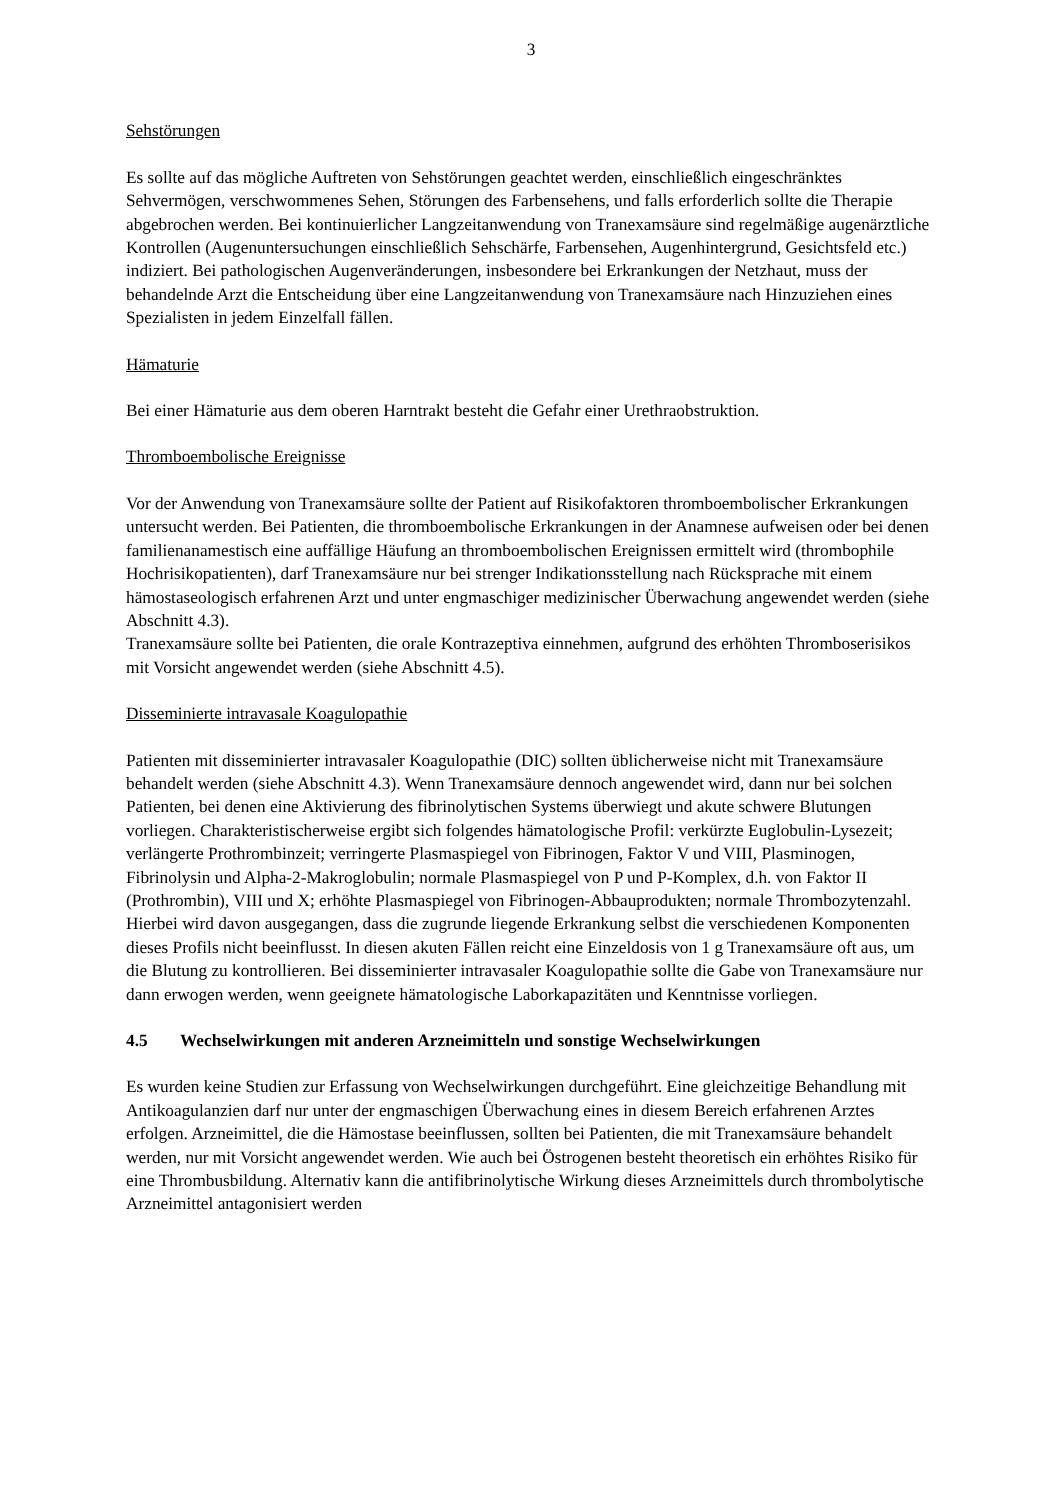3
Sehstörungen
Es sollte auf das mögliche Auftreten von Sehstörungen geachtet werden, einschließlich eingeschränktes Sehvermögen, verschwommenes Sehen, Störungen des Farbensehens, und falls erforderlich sollte die Therapie abgebrochen werden. Bei kontinuierlicher Langzeitanwendung von Tranexamsäure sind regelmäßige augenärztliche Kontrollen (Augenuntersuchungen einschließlich Sehschärfe, Farbensehen, Augenhintergrund, Gesichtsfeld etc.) indiziert. Bei pathologischen Augenveränderungen, insbesondere bei Erkrankungen der Netzhaut, muss der behandelnde Arzt die Entscheidung über eine Langzeitanwendung von Tranexamsäure nach Hinzuziehen eines Spezialisten in jedem Einzelfall fällen.
Hämaturie
Bei einer Hämaturie aus dem oberen Harntrakt besteht die Gefahr einer Urethraobstruktion.
Thromboembolische Ereignisse
Vor der Anwendung von Tranexamsäure sollte der Patient auf Risikofaktoren thromboembolischer Erkrankungen untersucht werden. Bei Patienten, die thromboembolische Erkrankungen in der Anamnese aufweisen oder bei denen familienanamestisch eine auffällige Häufung an thromboembolischen Ereignissen ermittelt wird (thrombophile Hochrisikopatienten), darf Tranexamsäure nur bei strenger Indikationsstellung nach Rücksprache mit einem hämostaseologisch erfahrenen Arzt und unter engmaschiger medizinischer Überwachung angewendet werden (siehe Abschnitt 4.3).
Tranexamsäure sollte bei Patienten, die orale Kontrazeptiva einnehmen, aufgrund des erhöhten Thromboserisikos mit Vorsicht angewendet werden (siehe Abschnitt 4.5).
Disseminierte intravasale Koagulopathie
Patienten mit disseminierter intravasaler Koagulopathie (DIC) sollten üblicherweise nicht mit Tranexamsäure behandelt werden (siehe Abschnitt 4.3). Wenn Tranexamsäure dennoch angewendet wird, dann nur bei solchen Patienten, bei denen eine Aktivierung des fibrinolytischen Systems überwiegt und akute schwere Blutungen vorliegen. Charakteristischerweise ergibt sich folgendes hämatologische Profil: verkürzte Euglobulin-Lysezeit; verlängerte Prothrombinzeit; verringerte Plasmaspiegel von Fibrinogen, Faktor V und VIII, Plasminogen, Fibrinolysin und Alpha-2-Makroglobulin; normale Plasmaspiegel von P und P-Komplex, d.h. von Faktor II (Prothrombin), VIII und X; erhöhte Plasmaspiegel von Fibrinogen-Abbauprodukten; normale Thrombozytenzahl. Hierbei wird davon ausgegangen, dass die zugrunde liegende Erkrankung selbst die verschiedenen Komponenten dieses Profils nicht beeinflusst. In diesen akuten Fällen reicht eine Einzeldosis von 1 g Tranexamsäure oft aus, um die Blutung zu kontrollieren. Bei disseminierter intravasaler Koagulopathie sollte die Gabe von Tranexamsäure nur dann erwogen werden, wenn geeignete hämatologische Laborkapazitäten und Kenntnisse vorliegen.
4.5 Wechselwirkungen mit anderen Arzneimitteln und sonstige Wechselwirkungen
Es wurden keine Studien zur Erfassung von Wechselwirkungen durchgeführt. Eine gleichzeitige Behandlung mit Antikoagulanzien darf nur unter der engmaschigen Überwachung eines in diesem Bereich erfahrenen Arztes erfolgen. Arzneimittel, die die Hämostase beeinflussen, sollten bei Patienten, die mit Tranexamsäure behandelt werden, nur mit Vorsicht angewendet werden. Wie auch bei Östrogenen besteht theoretisch ein erhöhtes Risiko für eine Thrombusbildung. Alternativ kann die antifibrinolytische Wirkung dieses Arzneimittels durch thrombolytische Arzneimittel antagonisiert werden